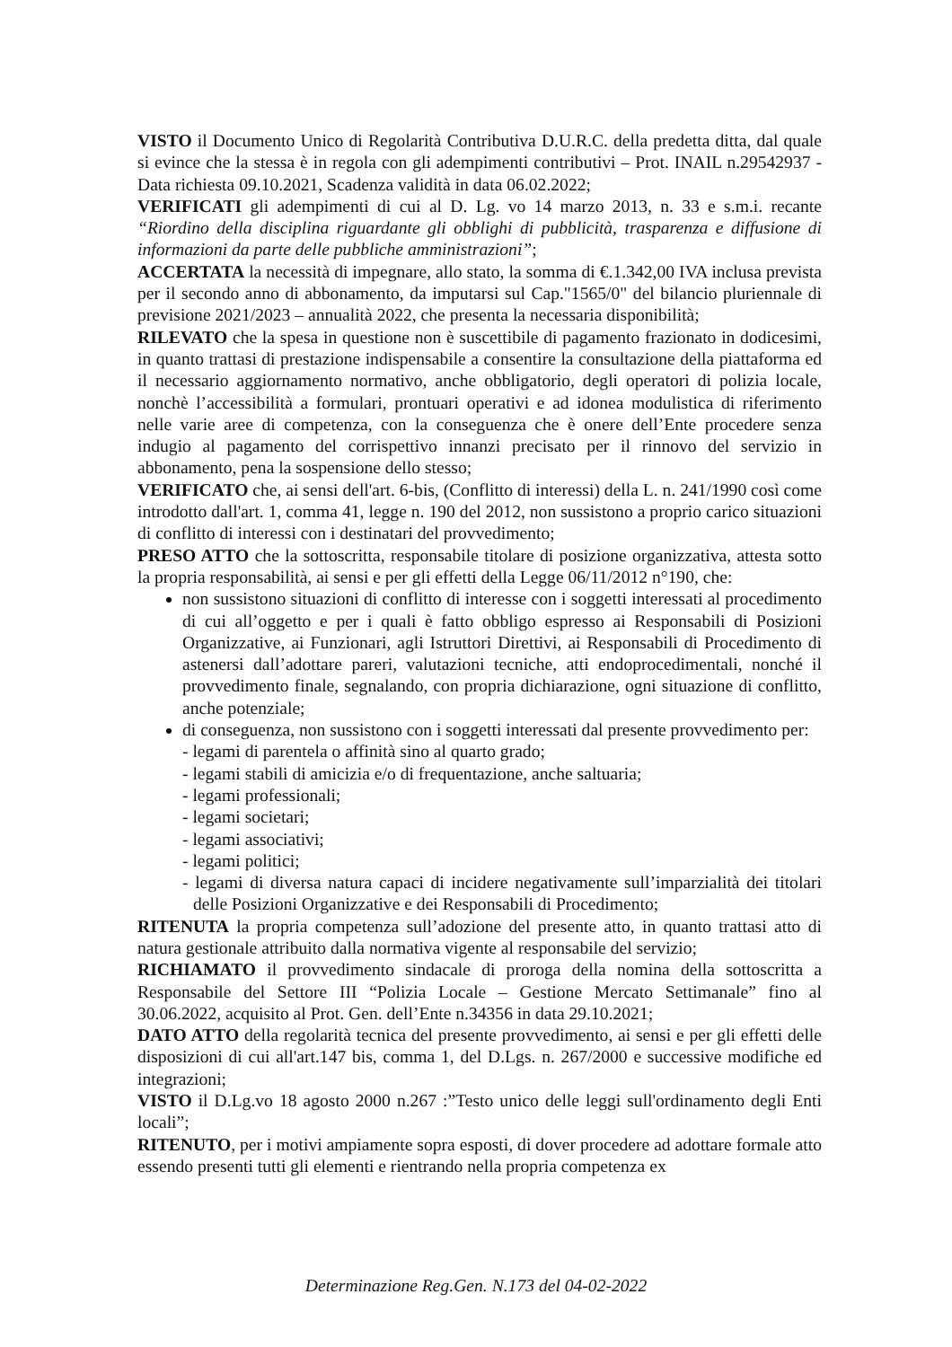VISTO il Documento Unico di Regolarità Contributiva D.U.R.C. della predetta ditta, dal quale si evince che la stessa è in regola con gli adempimenti contributivi – Prot. INAIL n.29542937 - Data richiesta 09.10.2021, Scadenza validità in data 06.02.2022;
VERIFICATI gli adempimenti di cui al D. Lg. vo 14 marzo 2013, n. 33 e s.m.i. recante “Riordino della disciplina riguardante gli obblighi di pubblicità, trasparenza e diffusione di informazioni da parte delle pubbliche amministrazioni”;
ACCERTATA la necessità di impegnare, allo stato, la somma di €.1.342,00 IVA inclusa prevista per il secondo anno di abbonamento, da imputarsi sul Cap."1565/0" del bilancio pluriennale di previsione 2021/2023 – annualità 2022, che presenta la necessaria disponibilità;
RILEVATO che la spesa in questione non è suscettibile di pagamento frazionato in dodicesimi, in quanto trattasi di prestazione indispensabile a consentire la consultazione della piattaforma ed il necessario aggiornamento normativo, anche obbligatorio, degli operatori di polizia locale, nonchè l’accessibilità a formulari, prontuari operativi e ad idonea modulistica di riferimento nelle varie aree di competenza, con la conseguenza che è onere dell’Ente procedere senza indugio al pagamento del corrispettivo innanzi precisato per il rinnovo del servizio in abbonamento, pena la sospensione dello stesso;
VERIFICATO che, ai sensi dell'art. 6-bis, (Conflitto di interessi) della L. n. 241/1990 così come introdotto dall'art. 1, comma 41, legge n. 190 del 2012, non sussistono a proprio carico situazioni di conflitto di interessi con i destinatari del provvedimento;
PRESO ATTO che la sottoscritta, responsabile titolare di posizione organizzativa, attesta sotto la propria responsabilità, ai sensi e per gli effetti della Legge 06/11/2012 n°190, che:
non sussistono situazioni di conflitto di interesse con i soggetti interessati al procedimento di cui all’oggetto e per i quali è fatto obbligo espresso ai Responsabili di Posizioni Organizzative, ai Funzionari, agli Istruttori Direttivi, ai Responsabili di Procedimento di astenersi dall’adottare pareri, valutazioni tecniche, atti endoprocedimentali, nonché il provvedimento finale, segnalando, con propria dichiarazione, ogni situazione di conflitto, anche potenziale;
di conseguenza, non sussistono con i soggetti interessati dal presente provvedimento per:
- legami di parentela o affinità sino al quarto grado;
- legami stabili di amicizia e/o di frequentazione, anche saltuaria;
- legami professionali;
- legami societari;
- legami associativi;
- legami politici;
- legami di diversa natura capaci di incidere negativamente sull’imparzialità dei titolari delle Posizioni Organizzative e dei Responsabili di Procedimento;
RITENUTA la propria competenza sull’adozione del presente atto, in quanto trattasi atto di natura gestionale attribuito dalla normativa vigente al responsabile del servizio;
RICHIAMATO il provvedimento sindacale di proroga della nomina della sottoscritta a Responsabile del Settore III “Polizia Locale – Gestione Mercato Settimanale” fino al 30.06.2022, acquisito al Prot. Gen. dell’Ente n.34356 in data 29.10.2021;
DATO ATTO della regolarità tecnica del presente provvedimento, ai sensi e per gli effetti delle disposizioni di cui all'art.147 bis, comma 1, del D.Lgs. n. 267/2000 e successive modifiche ed integrazioni;
VISTO il D.Lg.vo 18 agosto 2000 n.267 :”Testo unico delle leggi sull'ordinamento degli Enti locali”;
RITENUTO, per i motivi ampiamente sopra esposti, di dover procedere ad adottare formale atto essendo presenti tutti gli elementi e rientrando nella propria competenza ex
Determinazione Reg.Gen. N.173 del 04-02-2022